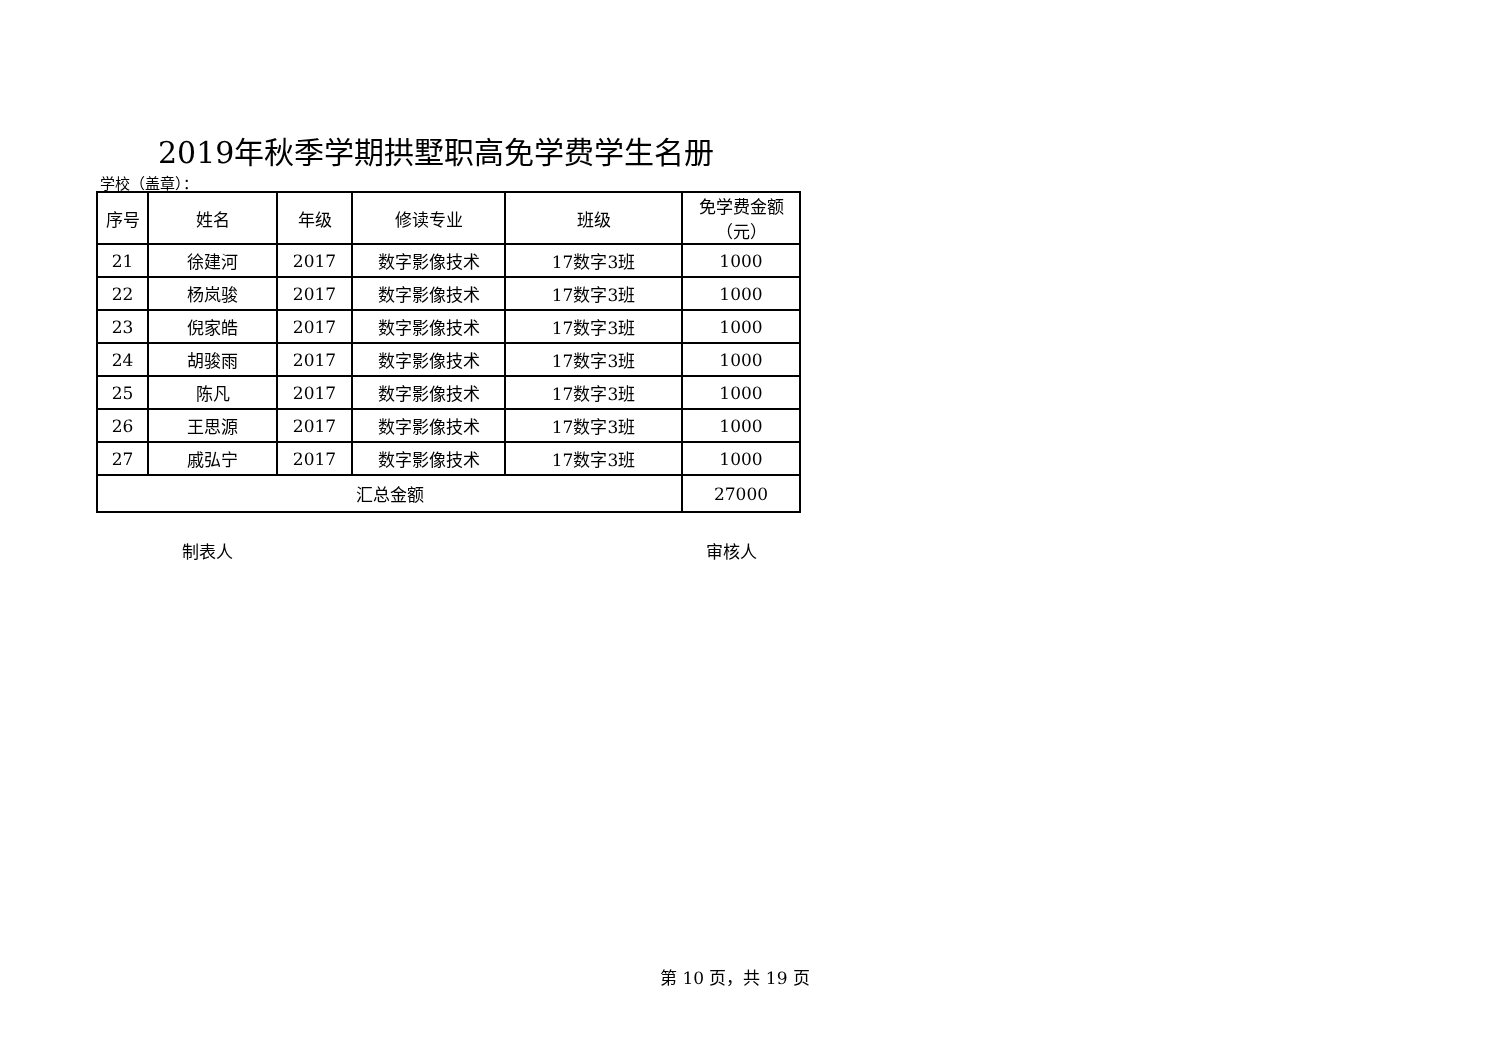2019年秋季学期拱墅职高免学费学生名册
学校（盖章）：
| 序号 | 姓名 | 年级 | 修读专业 | 班级 | 免学费金额 （元） |
| --- | --- | --- | --- | --- | --- |
| 21 | 徐建河 | 2017 | 数字影像技术 | 17数字3班 | 1000 |
| 22 | 杨岚骏 | 2017 | 数字影像技术 | 17数字3班 | 1000 |
| 23 | 倪家皓 | 2017 | 数字影像技术 | 17数字3班 | 1000 |
| 24 | 胡骏雨 | 2017 | 数字影像技术 | 17数字3班 | 1000 |
| 25 | 陈凡 | 2017 | 数字影像技术 | 17数字3班 | 1000 |
| 26 | 王思源 | 2017 | 数字影像技术 | 17数字3班 | 1000 |
| 27 | 戚弘宁 | 2017 | 数字影像技术 | 17数字3班 | 1000 |
| 汇总金额 | | | | | 27000 |
制表人 审核人
第 10 页，共 19 页